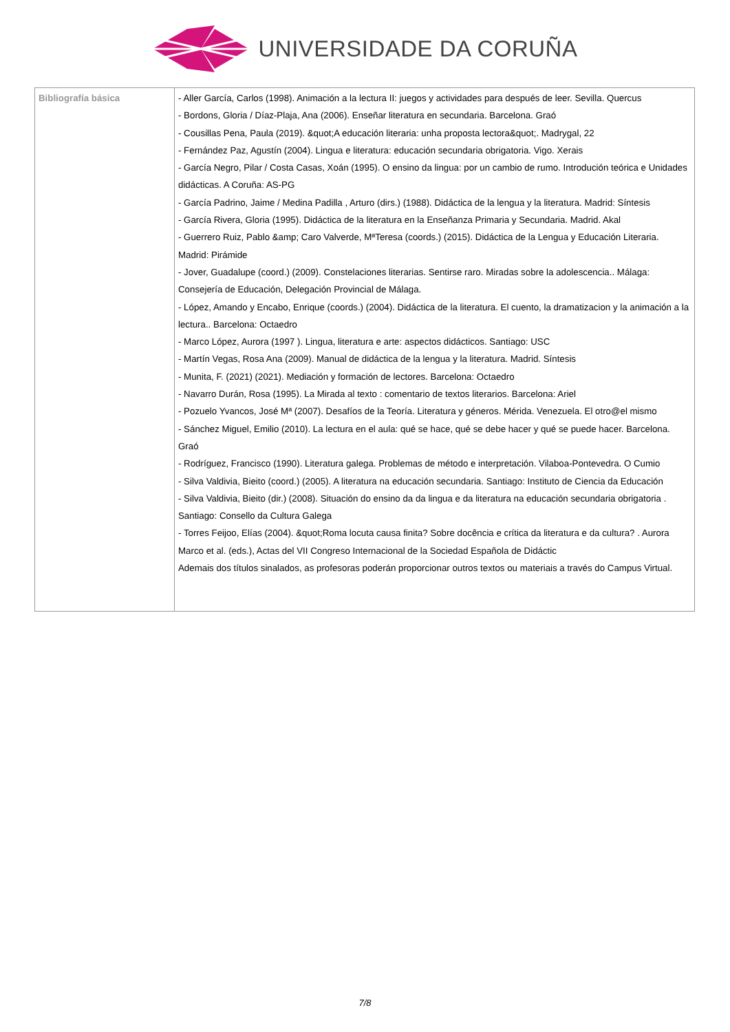UNIVERSIDADE DA CORUÑA
| Bibliografía básica | - Aller García, Carlos (1998). Animación a la lectura II: juegos y actividades para después de leer. Sevilla. Quercus - Bordons, Gloria / Díaz-Plaja, Ana (2006). Enseñar literatura en secundaria. Barcelona. Graó - Cousillas Pena, Paula (2019). &quot;A educación literaria: unha proposta lectora&quot;. Madrygal, 22 - Fernández Paz, Agustín (2004). Lingua e literatura: educación secundaria obrigatoria. Vigo. Xerais - García Negro, Pilar / Costa Casas, Xoán (1995). O ensino da lingua: por un cambio de rumo. Introdución teórica e Unidades didácticas. A Coruña: AS-PG - García Padrino, Jaime / Medina Padilla , Arturo (dirs.) (1988). Didáctica de la lengua y la literatura. Madrid: Síntesis - García Rivera, Gloria (1995). Didáctica de la literatura en la Enseñanza Primaria y Secundaria. Madrid. Akal - Guerrero Ruiz, Pablo &amp; Caro Valverde, MªTeresa (coords.) (2015). Didáctica de la Lengua y Educación Literaria. Madrid: Pirámide - Jover, Guadalupe (coord.) (2009). Constelaciones literarias. Sentirse raro. Miradas sobre la adolescencia.. Málaga: Consejería de Educación, Delegación Provincial de Málaga. - López, Amando y Encabo, Enrique (coords.) (2004). Didáctica de la literatura. El cuento, la dramatizacion y la animación a la lectura.. Barcelona: Octaedro - Marco López, Aurora (1997 ). Lingua, literatura e arte: aspectos didácticos. Santiago: USC - Martín Vegas, Rosa Ana (2009). Manual de didáctica de la lengua y la literatura. Madrid. Síntesis - Munita, F. (2021) (2021). Mediación y formación de lectores. Barcelona: Octaedro - Navarro Durán, Rosa (1995). La Mirada al texto : comentario de textos literarios. Barcelona: Ariel - Pozuelo Yvancos, José Mª (2007). Desafíos de la Teoría. Literatura y géneros. Mérida. Venezuela. El otro@el mismo - Sánchez Miguel, Emilio (2010). La lectura en el aula: qué se hace, qué se debe hacer y qué se puede hacer. Barcelona. Graó - Rodríguez, Francisco (1990). Literatura galega. Problemas de método e interpretación. Vilaboa-Pontevedra. O Cumio - Silva Valdivia, Bieito (coord.) (2005). A literatura na educación secundaria. Santiago: Instituto de Ciencia da Educación - Silva Valdivia, Bieito (dir.) (2008). Situación do ensino da da lingua e da literatura na educación secundaria obrigatoria . Santiago: Consello da Cultura Galega - Torres Feijoo, Elías (2004). &quot;Roma locuta causa finita? Sobre docência e crítica da literatura e da cultura? . Aurora Marco et al. (eds.), Actas del VII Congreso Internacional de la Sociedad Española de Didáctic Ademais dos títulos sinalados, as profesoras poderán proporcionar outros textos ou materiais a través do Campus Virtual. |
7/8